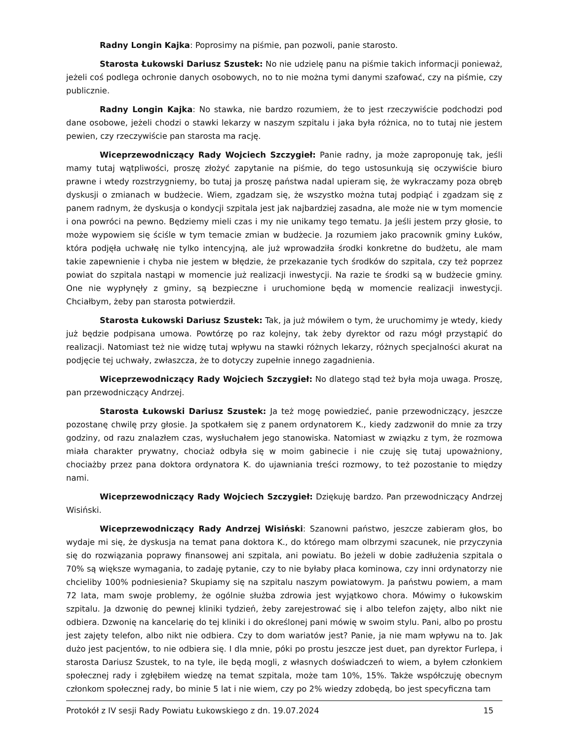Radny Longin Kajka: Poprosimy na piśmie, pan pozwoli, panie starosto.
Starosta Łukowski Dariusz Szustek: No nie udzielę panu na piśmie takich informacji ponieważ, jeżeli coś podlega ochronie danych osobowych, no to nie można tymi danymi szafować, czy na piśmie, czy publicznie.
Radny Longin Kajka: No stawka, nie bardzo rozumiem, że to jest rzeczywiście podchodzi pod dane osobowe, jeżeli chodzi o stawki lekarzy w naszym szpitalu i jaka była różnica, no to tutaj nie jestem pewien, czy rzeczywiście pan starosta ma rację.
Wiceprzewodniczący Rady Wojciech Szczygieł: Panie radny, ja może zaproponuję tak, jeśli mamy tutaj wątpliwości, proszę złożyć zapytanie na piśmie, do tego ustosunkują się oczywiście biuro prawne i wtedy rozstrzygniemy, bo tutaj ja proszę państwa nadal upieram się, że wykraczamy poza obręb dyskusji o zmianach w budżecie. Wiem, zgadzam się, że wszystko można tutaj podpiąć i zgadzam się z panem radnym, że dyskusja o kondycji szpitala jest jak najbardziej zasadna, ale może nie w tym momencie i ona powróci na pewno. Będziemy mieli czas i my nie unikamy tego tematu. Ja jeśli jestem przy głosie, to może wypowiem się ściśle w tym temacie zmian w budżecie. Ja rozumiem jako pracownik gminy Łuków, która podjęła uchwałę nie tylko intencyjną, ale już wprowadziła środki konkretne do budżetu, ale mam takie zapewnienie i chyba nie jestem w błędzie, że przekazanie tych środków do szpitala, czy też poprzez powiat do szpitala nastąpi w momencie już realizacji inwestycji. Na razie te środki są w budżecie gminy. One nie wypłynęły z gminy, są bezpieczne i uruchomione będą w momencie realizacji inwestycji. Chciałbym, żeby pan starosta potwierdził.
Starosta Łukowski Dariusz Szustek: Tak, ja już mówiłem o tym, że uruchomimy je wtedy, kiedy już będzie podpisana umowa. Powtórzę po raz kolejny, tak żeby dyrektor od razu mógł przystąpić do realizacji. Natomiast też nie widzę tutaj wpływu na stawki różnych lekarzy, różnych specjalności akurat na podjęcie tej uchwały, zwłaszcza, że to dotyczy zupełnie innego zagadnienia.
Wiceprzewodniczący Rady Wojciech Szczygieł: No dlatego stąd też była moja uwaga. Proszę, pan przewodniczący Andrzej.
Starosta Łukowski Dariusz Szustek: Ja też mogę powiedzieć, panie przewodniczący, jeszcze pozostanę chwilę przy głosie. Ja spotkałem się z panem ordynatorem K., kiedy zadzwonił do mnie za trzy godziny, od razu znalazłem czas, wysłuchałem jego stanowiska. Natomiast w związku z tym, że rozmowa miała charakter prywatny, chociaż odbyła się w moim gabinecie i nie czuję się tutaj upoważniony, chociażby przez pana doktora ordynatora K. do ujawniania treści rozmowy, to też pozostanie to między nami.
Wiceprzewodniczący Rady Wojciech Szczygieł: Dziękuję bardzo. Pan przewodniczący Andrzej Wisiński.
Wiceprzewodniczący Rady Andrzej Wisiński: Szanowni państwo, jeszcze zabieram głos, bo wydaje mi się, że dyskusja na temat pana doktora K., do którego mam olbrzymi szacunek, nie przyczynia się do rozwiązania poprawy finansowej ani szpitala, ani powiatu. Bo jeżeli w dobie zadłużenia szpitala o 70% są większe wymagania, to zadaję pytanie, czy to nie byłaby płaca kominowa, czy inni ordynatorzy nie chcieliby 100% podniesienia? Skupiamy się na szpitalu naszym powiatowym. Ja państwu powiem, a mam 72 lata, mam swoje problemy, że ogólnie służba zdrowia jest wyjątkowo chora. Mówimy o łukowskim szpitalu. Ja dzwonię do pewnej kliniki tydzień, żeby zarejestrować się i albo telefon zajęty, albo nikt nie odbiera. Dzwonię na kancelarię do tej kliniki i do określonej pani mówię w swoim stylu. Pani, albo po prostu jest zajęty telefon, albo nikt nie odbiera. Czy to dom wariatów jest? Panie, ja nie mam wpływu na to. Jak dużo jest pacjentów, to nie odbiera się. I dla mnie, póki po prostu jeszcze jest duet, pan dyrektor Furlepa, i starosta Dariusz Szustek, to na tyle, ile będą mogli, z własnych doświadczeń to wiem, a byłem członkiem społecznej rady i zgłębiłem wiedzę na temat szpitala, może tam 10%, 15%. Także współczuję obecnym członkom społecznej rady, bo minie 5 lat i nie wiem, czy po 2% wiedzy zdobędą, bo jest specyficzna tam
Protokół z IV sesji Rady Powiatu Łukowskiego z dn. 19.07.2024 15